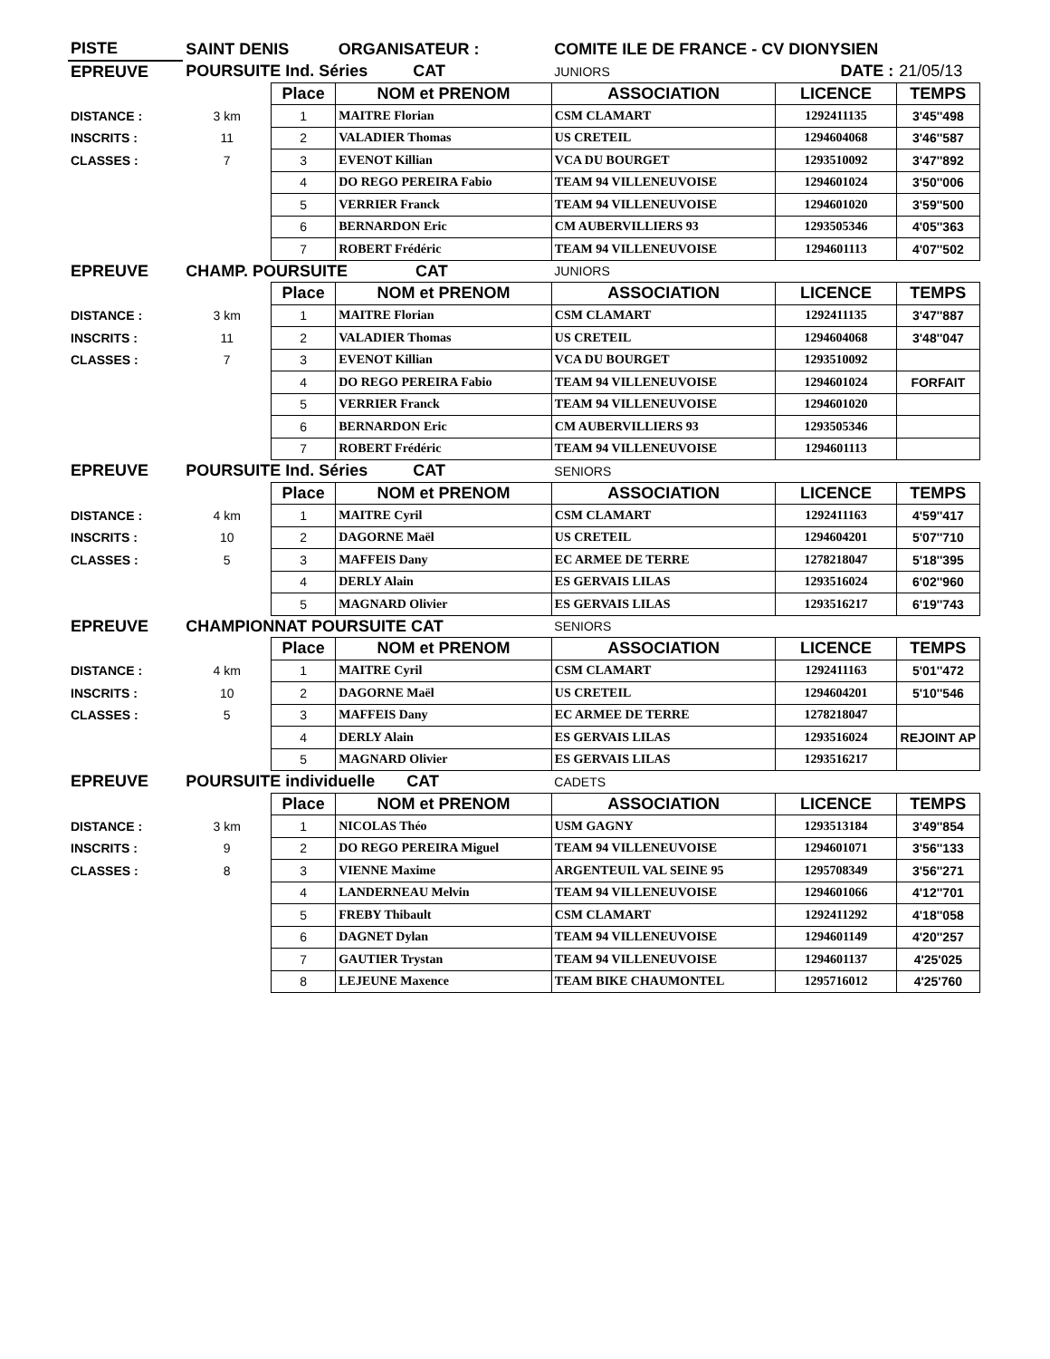| PISTE | SAINT DENIS | | ORGANISATEUR : | COMITE ILE DE FRANCE - CV DIONYSIEN | | |
| --- | --- | --- | --- | --- | --- | --- |
| EPREUVE | POURSUITE Ind. Séries CAT | | | JUNIORS | DATE : | 21/05/13 |
| | | Place | NOM et PRENOM | ASSOCIATION | LICENCE | TEMPS |
| DISTANCE : | 3 km | 1 | MAITRE Florian | CSM CLAMART | 1292411135 | 3'45''498 |
| INSCRITS : | 11 | 2 | VALADIER Thomas | US CRETEIL | 1294604068 | 3'46''587 |
| CLASSES : | 7 | 3 | EVENOT Killian | VCA DU BOURGET | 1293510092 | 3'47''892 |
| | | 4 | DO REGO PEREIRA Fabio | TEAM 94 VILLENEUVOISE | 1294601024 | 3'50''006 |
| | | 5 | VERRIER Franck | TEAM 94 VILLENEUVOISE | 1294601020 | 3'59''500 |
| | | 6 | BERNARDON Eric | CM AUBERVILLIERS 93 | 1293505346 | 4'05''363 |
| | | 7 | ROBERT Frédéric | TEAM 94 VILLENEUVOISE | 1294601113 | 4'07''502 |
| EPREUVE | CHAMP. POURSUITE CAT | | | JUNIORS | | |
| | | Place | NOM et PRENOM | ASSOCIATION | LICENCE | TEMPS |
| DISTANCE : | 3 km | 1 | MAITRE Florian | CSM CLAMART | 1292411135 | 3'47''887 |
| INSCRITS : | 11 | 2 | VALADIER Thomas | US CRETEIL | 1294604068 | 3'48''047 |
| CLASSES : | 7 | 3 | EVENOT Killian | VCA DU BOURGET | 1293510092 | |
| | | 4 | DO REGO PEREIRA Fabio | TEAM 94 VILLENEUVOISE | 1294601024 | FORFAIT |
| | | 5 | VERRIER Franck | TEAM 94 VILLENEUVOISE | 1294601020 | |
| | | 6 | BERNARDON Eric | CM AUBERVILLIERS 93 | 1293505346 | |
| | | 7 | ROBERT Frédéric | TEAM 94 VILLENEUVOISE | 1294601113 | |
| EPREUVE | POURSUITE Ind. Séries CAT | | | SENIORS | | |
| | | Place | NOM et PRENOM | ASSOCIATION | LICENCE | TEMPS |
| DISTANCE : | 4 km | 1 | MAITRE Cyril | CSM CLAMART | 1292411163 | 4'59''417 |
| INSCRITS : | 10 | 2 | DAGORNE Maël | US CRETEIL | 1294604201 | 5'07''710 |
| CLASSES : | 5 | 3 | MAFFEIS Dany | EC ARMEE DE TERRE | 1278218047 | 5'18''395 |
| | | 4 | DERLY Alain | ES GERVAIS LILAS | 1293516024 | 6'02''960 |
| | | 5 | MAGNARD Olivier | ES GERVAIS LILAS | 1293516217 | 6'19''743 |
| EPREUVE | CHAMPIONNAT POURSUITE CAT | | | SENIORS | | |
| | | Place | NOM et PRENOM | ASSOCIATION | LICENCE | TEMPS |
| DISTANCE : | 4 km | 1 | MAITRE Cyril | CSM CLAMART | 1292411163 | 5'01''472 |
| INSCRITS : | 10 | 2 | DAGORNE Maël | US CRETEIL | 1294604201 | 5'10''546 |
| CLASSES : | 5 | 3 | MAFFEIS Dany | EC ARMEE DE TERRE | 1278218047 | |
| | | 4 | DERLY Alain | ES GERVAIS LILAS | 1293516024 | REJOINT AP |
| | | 5 | MAGNARD Olivier | ES GERVAIS LILAS | 1293516217 | |
| EPREUVE | POURSUITE individuelle CAT | | | CADETS | | |
| | | Place | NOM et PRENOM | ASSOCIATION | LICENCE | TEMPS |
| DISTANCE : | 3 km | 1 | NICOLAS Théo | USM GAGNY | 1293513184 | 3'49''854 |
| INSCRITS : | 9 | 2 | DO REGO PEREIRA Miguel | TEAM 94 VILLENEUVOISE | 1294601071 | 3'56''133 |
| CLASSES : | 8 | 3 | VIENNE Maxime | ARGENTEUIL VAL SEINE 95 | 1295708349 | 3'56''271 |
| | | 4 | LANDERNEAU Melvin | TEAM 94 VILLENEUVOISE | 1294601066 | 4'12''701 |
| | | 5 | FREBY Thibault | CSM CLAMART | 1292411292 | 4'18''058 |
| | | 6 | DAGNET Dylan | TEAM 94 VILLENEUVOISE | 1294601149 | 4'20''257 |
| | | 7 | GAUTIER Trystan | TEAM 94 VILLENEUVOISE | 1294601137 | 4'25'025 |
| | | 8 | LEJEUNE Maxence | TEAM BIKE CHAUMONTEL | 1295716012 | 4'25'760 |